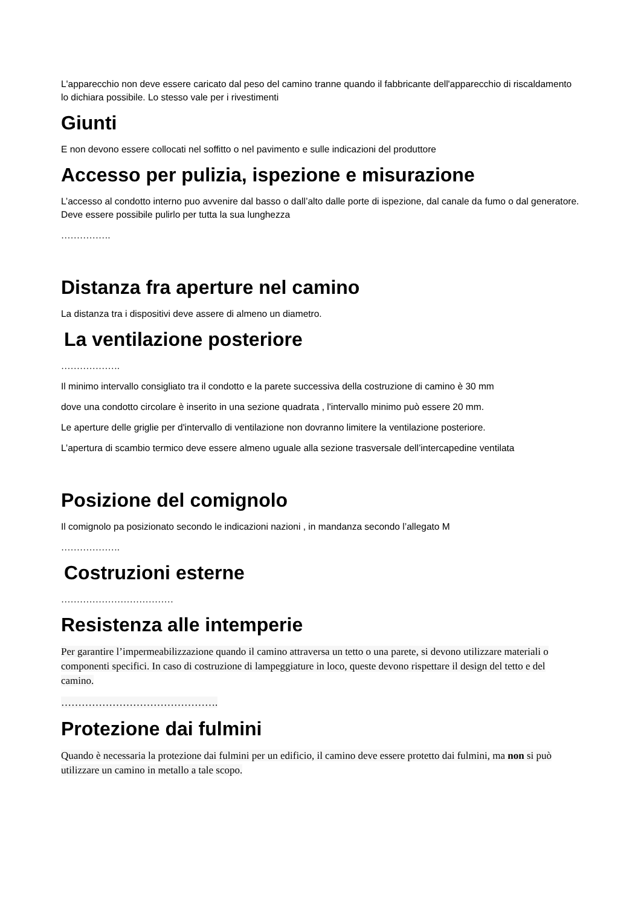L'apparecchio non deve essere caricato dal peso del camino tranne quando il fabbricante dell'apparecchio di riscaldamento lo dichiara possibile. Lo stesso vale per i rivestimenti
Giunti
E non devono essere collocati nel soffitto o nel pavimento e sulle indicazioni del produttore
Accesso per pulizia, ispezione e misurazione
L’accesso al condotto interno puo avvenire dal basso o dall’alto dalle porte di ispezione, dal canale da fumo o dal generatore. Deve essere possibile pulirlo per tutta la sua lunghezza
…………….
Distanza fra aperture nel camino
La distanza tra i dispositivi deve assere di almeno un diametro.
La ventilazione posteriore
……………….
Il minimo intervallo consigliato tra il condotto e la parete successiva della costruzione di camino è 30 mm
dove una condotto circolare è inserito in una sezione quadrata , l'intervallo minimo può essere 20 mm.
Le aperture delle griglie per d'intervallo di ventilazione non dovranno limitere la ventilazione posteriore.
L’apertura di scambio termico deve essere almeno uguale alla sezione trasversale dell’intercapedine ventilata
Posizione del comignolo
Il comignolo pa posizionato secondo le indicazioni nazioni , in mandanza secondo l’allegato M
……………….
Costruzioni esterne
………………………………
Resistenza alle intemperie
Per garantire l’impermeabilizzazione quando il camino attraversa un tetto o una parete, si devono utilizzare materiali o componenti specifici. In caso di costruzione di lampeggiature in loco, queste devono rispettare il design del tetto e del camino.
……………………………………….
Protezione dai fulmini
Quando è necessaria la protezione dai fulmini per un edificio, il camino deve essere protetto dai fulmini, ma non si può utilizzare un camino in metallo a tale scopo.